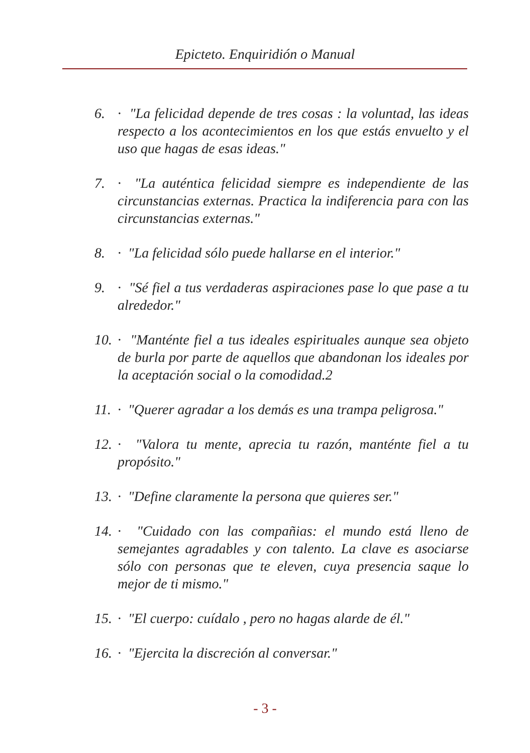Epicteto. Enquiridión o Manual
6. · "La felicidad depende de tres cosas : la voluntad, las ideas respecto a los acontecimientos en los que estás envuelto y el uso que hagas de esas ideas."
7. · "La auténtica felicidad siempre es independiente de las circunstancias externas. Practica la indiferencia para con las circunstancias externas."
8. · "La felicidad sólo puede hallarse en el interior."
9. · "Sé fiel a tus verdaderas aspiraciones pase lo que pase a tu alrededor."
10. · "Manténte fiel a tus ideales espirituales aunque sea objeto de burla por parte de aquellos que abandonan los ideales por la aceptación social o la comodidad.2
11. · "Querer agradar a los demás es una trampa peligrosa."
12. · "Valora tu mente, aprecia tu razón, manténte fiel a tu propósito."
13. · "Define claramente la persona que quieres ser."
14. · "Cuidado con las compañias: el mundo está lleno de semejantes agradables y con talento. La clave es asociarse sólo con personas que te eleven, cuya presencia saque lo mejor de ti mismo."
15. · "El cuerpo: cuídalo , pero no hagas alarde de él."
16. · "Ejercita la discreción al conversar."
- 3 -